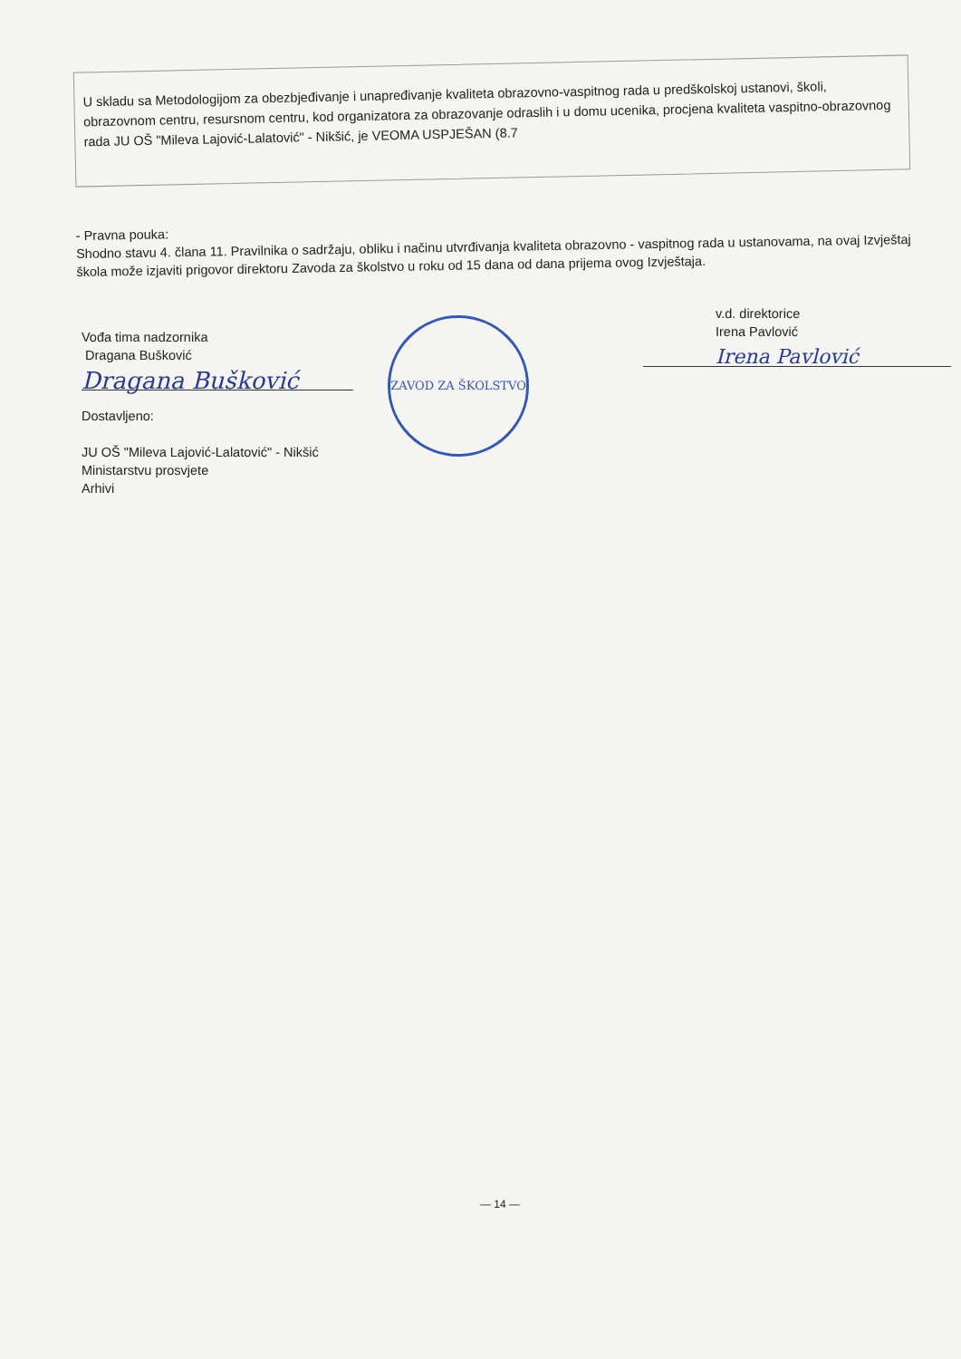U skladu sa Metodologijom za obezbjeđivanje i unapređivanje kvaliteta obrazovno-vaspitnog rada u predškolskoj ustanovi, školi, obrazovnom centru, resursnom centru, kod organizatora za obrazovanje odraslih i u domu ucenika, procjena kvaliteta vaspitno-obrazovnog rada JU OŠ "Mileva Lajović-Lalatović" - Nikšić, je VEOMA USPJEŠAN (8.7
- Pravna pouka:
Shodno stavu 4. člana 11. Pravilnika o sadržaju, obliku i načinu utvrđivanja kvaliteta obrazovno - vaspitnog rada u ustanovama, na ovaj Izvještaj škola može izjaviti prigovor direktoru Zavoda za školstvo u roku od 15 dana od dana prijema ovog Izvještaja.
Vođa tima nadzornika
Dragana Bušković
Dragana Bušković
Dostavljeno:
JU OŠ "Mileva Lajović-Lalatović" - Nikšić
Ministarstvu prosvjete
Arhivi
ZAVOD ZA ŠKOLSTVO
v.d. direktorice
Irena Pavlović
Irena Pavlović
— 14 —